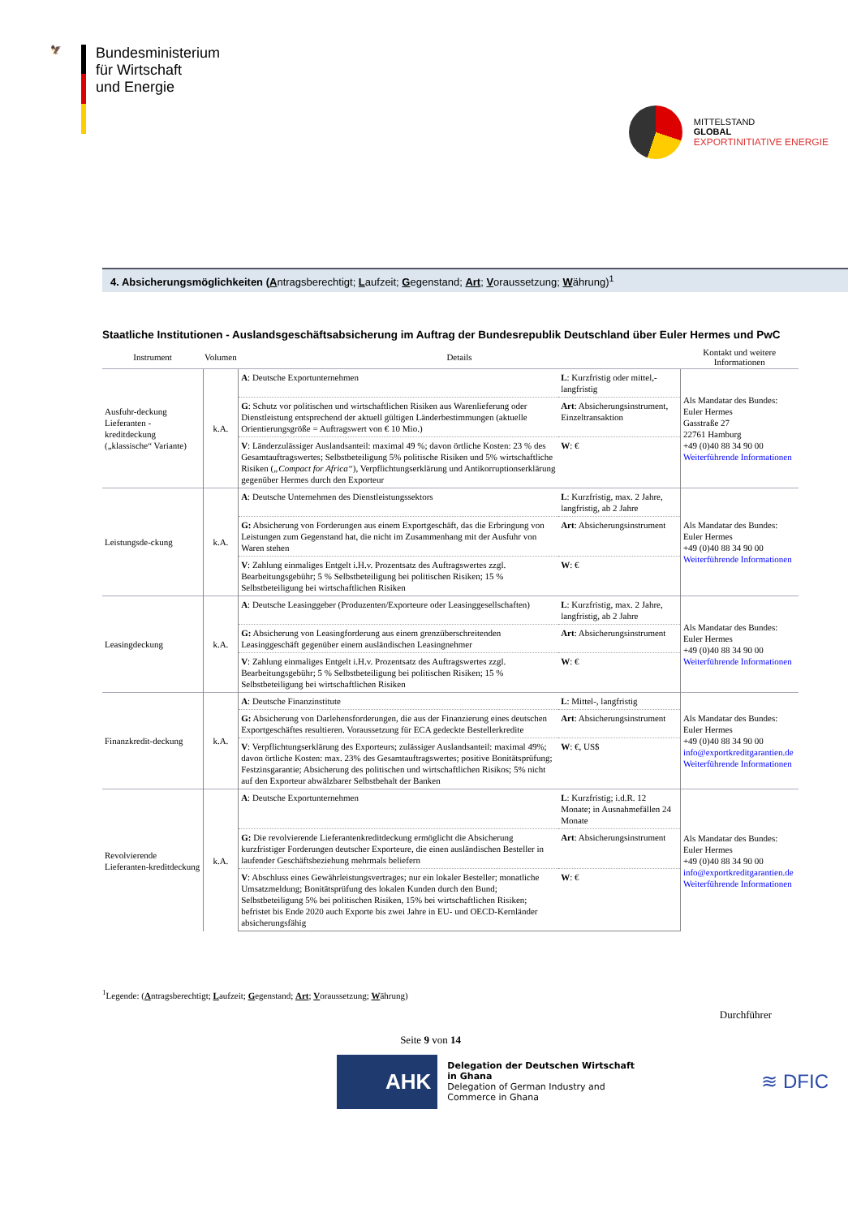🦅
Bundesministerium
für Wirtschaft
und Energie
MITTELSTAND
GLOBAL
EXPORTINITIATIVE ENERGIE
4. Absicherungsmöglichkeiten (Antragsberechtigt; Laufzeit; Gegenstand; Art; Voraussetzung; Währung)<sup>1</sup>
Staatliche Institutionen - Auslandsgeschäftsabsicherung im Auftrag der Bundesrepublik Deutschland über Euler Hermes und PwC
| Instrument | Volumen | Details | | Kontakt und weitere Informationen |
| --- | --- | --- | --- | --- |
| Ausfuhr-deckung Lieferanten -kreditdeckung („klassische“ Variante) | k.A. | A : Deutsche Exportunternehmen | L : Kurzfristig oder mittel,-langfristig | Als Mandatar des Bundes: Euler Hermes Gasstraße 27 22761 Hamburg +49 (0)40 88 34 90 00 Weiterführende Informationen |
| | | G : Schutz vor politischen und wirtschaftlichen Risiken aus Warenlieferung oder Dienstleistung entsprechend der aktuell gültigen Länderbestimmungen (aktuelle Orientierungsgröße = Auftragswert von € 10 Mio.) | Art : Absicherungsinstrument, Einzeltransaktion | |
| | | V : Länderzulässiger Auslandsanteil: maximal 49 %; davon örtliche Kosten: 23 % des Gesamtauftragswertes; Selbstbeteiligung 5% politische Risiken und 5% wirtschaftliche Risiken ( „Compact for Africa“ ), Verpflichtungserklärung und Antikorruptionserklärung gegenüber Hermes durch den Exporteur | W : € | |
| Leistungsde-ckung | k.A. | A : Deutsche Unternehmen des Dienstleistungssektors | L : Kurzfristig, max. 2 Jahre, langfristig, ab 2 Jahre | Als Mandatar des Bundes: Euler Hermes +49 (0)40 88 34 90 00 Weiterführende Informationen |
| | | G: Absicherung von Forderungen aus einem Exportgeschäft, das die Erbringung von Leistungen zum Gegenstand hat, die nicht im Zusammenhang mit der Ausfuhr von Waren stehen | Art : Absicherungsinstrument | |
| | | V : Zahlung einmaliges Entgelt i.H.v. Prozentsatz des Auftragswertes zzgl. Bearbeitungsgebühr; 5 % Selbstbeteiligung bei politischen Risiken; 15 % Selbstbeteiligung bei wirtschaftlichen Risiken | W : € | |
| Leasingdeckung | k.A. | A : Deutsche Leasinggeber (Produzenten/Exporteure oder Leasinggesellschaften) | L : Kurzfristig, max. 2 Jahre, langfristig, ab 2 Jahre | Als Mandatar des Bundes: Euler Hermes +49 (0)40 88 34 90 00 Weiterführende Informationen |
| | | G: Absicherung von Leasingforderung aus einem grenzüberschreitenden Leasinggeschäft gegenüber einem ausländischen Leasingnehmer | Art : Absicherungsinstrument | |
| | | V : Zahlung einmaliges Entgelt i.H.v. Prozentsatz des Auftragswertes zzgl. Bearbeitungsgebühr; 5 % Selbstbeteiligung bei politischen Risiken; 15 % Selbstbeteiligung bei wirtschaftlichen Risiken | W : € | |
| Finanzkredit-deckung | k.A. | A : Deutsche Finanzinstitute | L : Mittel-, langfristig | Als Mandatar des Bundes: Euler Hermes +49 (0)40 88 34 90 00 info@exportkreditgarantien.de Weiterführende Informationen |
| | | G: Absicherung von Darlehensforderungen, die aus der Finanzierung eines deutschen Exportgeschäftes resultieren. Voraussetzung für ECA gedeckte Bestellerkredite | Art : Absicherungsinstrument | |
| | | V : Verpflichtungserklärung des Exporteurs; zulässiger Auslandsanteil: maximal 49%; davon örtliche Kosten: max. 23% des Gesamtauftragswertes; positive Bonitätsprüfung; Festzinsgarantie; Absicherung des politischen und wirtschaftlichen Risikos; 5% nicht auf den Exporteur abwälzbarer Selbstbehalt der Banken | W : €, US$ | |
| Revolvierende Lieferanten-kreditdeckung | k.A. | A : Deutsche Exportunternehmen | L : Kurzfristig; i.d.R. 12 Monate; in Ausnahmefällen 24 Monate | Als Mandatar des Bundes: Euler Hermes +49 (0)40 88 34 90 00 info@exportkreditgarantien.de Weiterführende Informationen |
| | | G: Die revolvierende Lieferantenkreditdeckung ermöglicht die Absicherung kurzfristiger Forderungen deutscher Exporteure, die einen ausländischen Besteller in laufender Geschäftsbeziehung mehrmals beliefern | Art : Absicherungsinstrument | |
| | | V : Abschluss eines Gewährleistungsvertrages; nur ein lokaler Besteller; monatliche Umsatzmeldung; Bonitätsprüfung des lokalen Kunden durch den Bund; Selbstbeteiligung 5% bei politischen Risiken, 15% bei wirtschaftlichen Risiken; befristet bis Ende 2020 auch Exporte bis zwei Jahre in EU- und OECD-Kernländer absicherungsfähig | W : € | |
<sup>1</sup> Legende: (Antragsberechtigt; Laufzeit; Gegenstand; Art; Voraussetzung; Währung)
Durchführer
Seite 9 von 14
AHK
Delegation der Deutschen Wirtschaft
in Ghana
Delegation of German Industry and
Commerce in Ghana
≋ DFIC